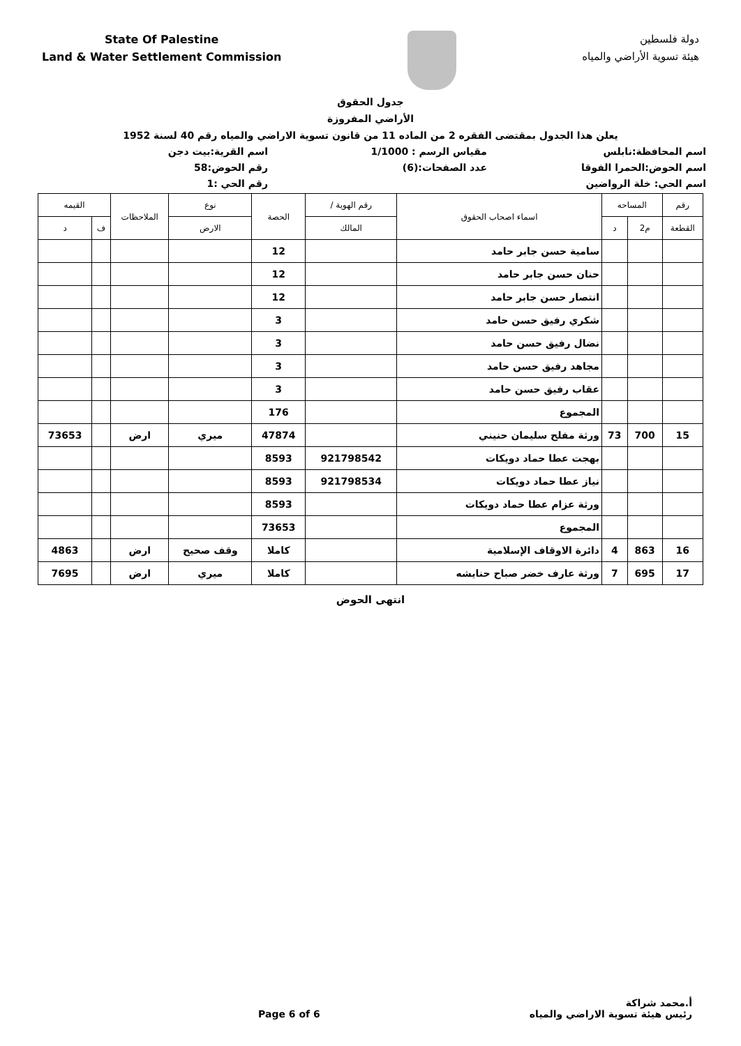State Of Palestine
Land & Water Settlement Commission
دولة فلسطين
هيئة تسوية الأراضي والمياه
جدول الحقوق
الأراضي المفروزة
يعلن هذا الجدول بمقتضى الفقره 2 من الماده 11 من قانون تسوية الاراضي والمياه رقم 40 لسنة 1952
اسم المحافظة:نابلس
مقياس الرسم : 1/1000
اسم القرية:بيت دجن
اسم الحوض:الحمرا الفوقا
عدد الصفحات:(6)
رقم الحوض:58
اسم الحي: خلة الرواضين
رقم الحي :1
| رقم | المساحه | | اسماء اصحاب الحقوق | رقم الهوية / | الحصة | نوع | الملاحظات | القيمه | |
| --- | --- | --- | --- | --- | --- | --- | --- | --- | --- |
| القطعة | م2 | د | | المالك | | الارض | | ف | د |
| | | | سامية حسن جابر حامد | | 12 | | | | |
| | | | حنان حسن جابر حامد | | 12 | | | | |
| | | | انتصار حسن جابر حامد | | 12 | | | | |
| | | | شكري رفيق حسن حامد | | 3 | | | | |
| | | | نضال رفيق حسن حامد | | 3 | | | | |
| | | | مجاهد رفيق حسن حامد | | 3 | | | | |
| | | | عقاب رفيق حسن حامد | | 3 | | | | |
| | | | المجموع | | 176 | | | | |
| 15 | 700 | 73 | ورثة مفلح سليمان حنيني | | 47874 | ميري | ارض | | 73653 |
| | | | بهجت عطا حماد دويكات | 921798542 | 8593 | | | | |
| | | | نياز عطا حماد دويكات | 921798534 | 8593 | | | | |
| | | | ورثة عزام عطا حماد دويكات | | 8593 | | | | |
| | | | المجموع | | 73653 | | | | |
| 16 | 863 | 4 | دائرة الاوقاف الإسلامية | | كاملا | وقف صحيح | ارض | | 4863 |
| 17 | 695 | 7 | ورثة عارف خضر صباح حنايشه | | كاملا | ميري | ارض | | 7695 |
انتهى الحوض
أ.محمد شراكة
رئيس هيئة تسوية الاراضي والمياه
Page 6 of 6